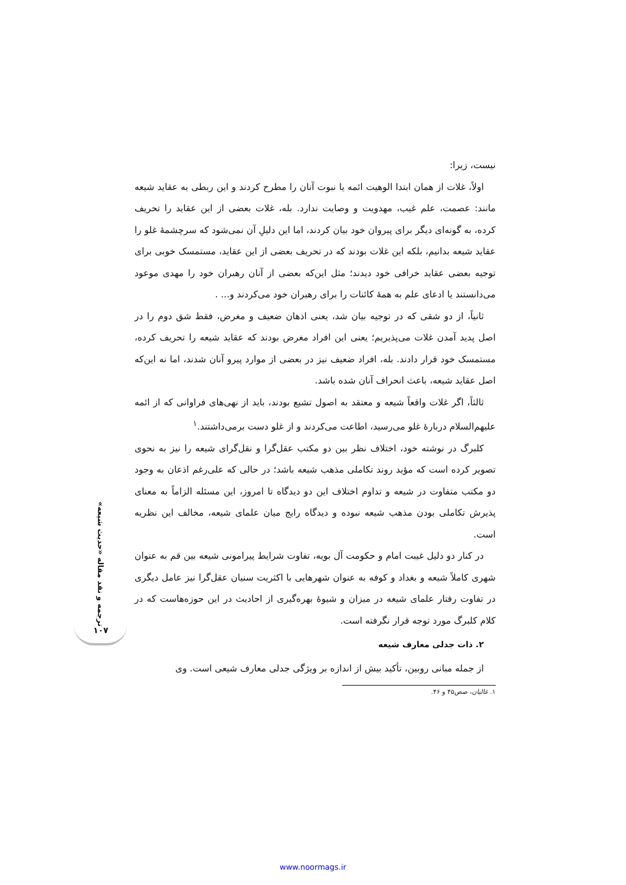نیست، زیرا:
اولاً، غلات از همان ابتدا الوهیت ائمه یا نبوت آنان را مطرح کردند و این ربطی به عقاید شیعه مانند: عصمت، علم غیب، مهدویت و وصایت ندارد. بله، غلات بعضی از این عقاید را تحریف کرده، به گونه‌ای دیگر برای پیروان خود بیان کردند، اما این دلیلِ آن نمی‌شود که سرچشمهٔ غلو را عقاید شیعه بدانیم، بلکه این غلات بودند که در تحریف بعضی از این عقاید، مستمسک خوبی برای توجیه بعضی عقاید خرافی خود دیدند؛ مثل این‌که بعضی از آنان رهبران خود را مهدی موعود می‌دانستند یا ادعای علم به همهٔ کائنات را برای رهبران خود می‌کردند و... .
ثانیاً، از دو شقی که در توجیه بیان شد، یعنی اذهان ضعیف و مغرض، فقط شق دوم را در اصل پدید آمدن غلات می‌پذیریم؛ یعنی این افراد مغرض بودند که عقاید شیعه را تحریف کرده، مستمسک خود قرار دادند. بله، افراد ضعیف نیز در بعضی از موارد پیرو آنان شدند، اما نه این‌که اصل عقاید شیعه، باعث انحراف آنان شده باشد.
ثالثاً، اگر غلات واقعاً شیعه و معتقد به اصول تشیع بودند، باید از نهی‌های فراوانی که از ائمه علیهم‌السلام دربارهٔ غلو می‌رسید، اطاعت می‌کردند و از غلو دست برمی‌داشتند.<sup>۱</sup>
کلبرگ در نوشته خود، اختلاف نظر بین دو مکتب عقل‌گرا و نقل‌گرای شیعه را نیز به نحوی تصویر کرده است که مؤید روند تکاملی مذهب شیعه باشد؛ در حالی که علی‌رغم اذعان به وجود دو مکتب متفاوت در شیعه و تداوم اختلاف این دو دیدگاه تا امروز، این مسئله الزاماً به معنای پذیرش تکاملی بودن مذهب شیعه نبوده و دیدگاه رایج میان علمای شیعه، مخالف این نظریه است.
در کنار دو دلیل غیبت امام و حکومت آل بویه، تفاوت شرایط پیرامونی شیعه بین قم به عنوان شهری کاملاً شیعه و بغداد و کوفه به عنوان شهرهایی با اکثریت سنیان عقل‌گرا نیز عامل دیگری در تفاوت رفتار علمای شیعه در میزان و شیوهٔ بهره‌گیری از احادیث در این حوزه‌هاست که در کلام کلبرگ مورد توجه قرار نگرفته است.
۲. ذات جدلی معارف شیعه
از جمله مبانی روبین، تأکید بیش از اندازه بر ویژگی جدلی معارف شیعی است. وی
۱. غالیان، صص۴۵ و ۴۶.
ترجمه و نقد مقاله «حدیث شیعه»
۱۰۷
www.noormags.ir